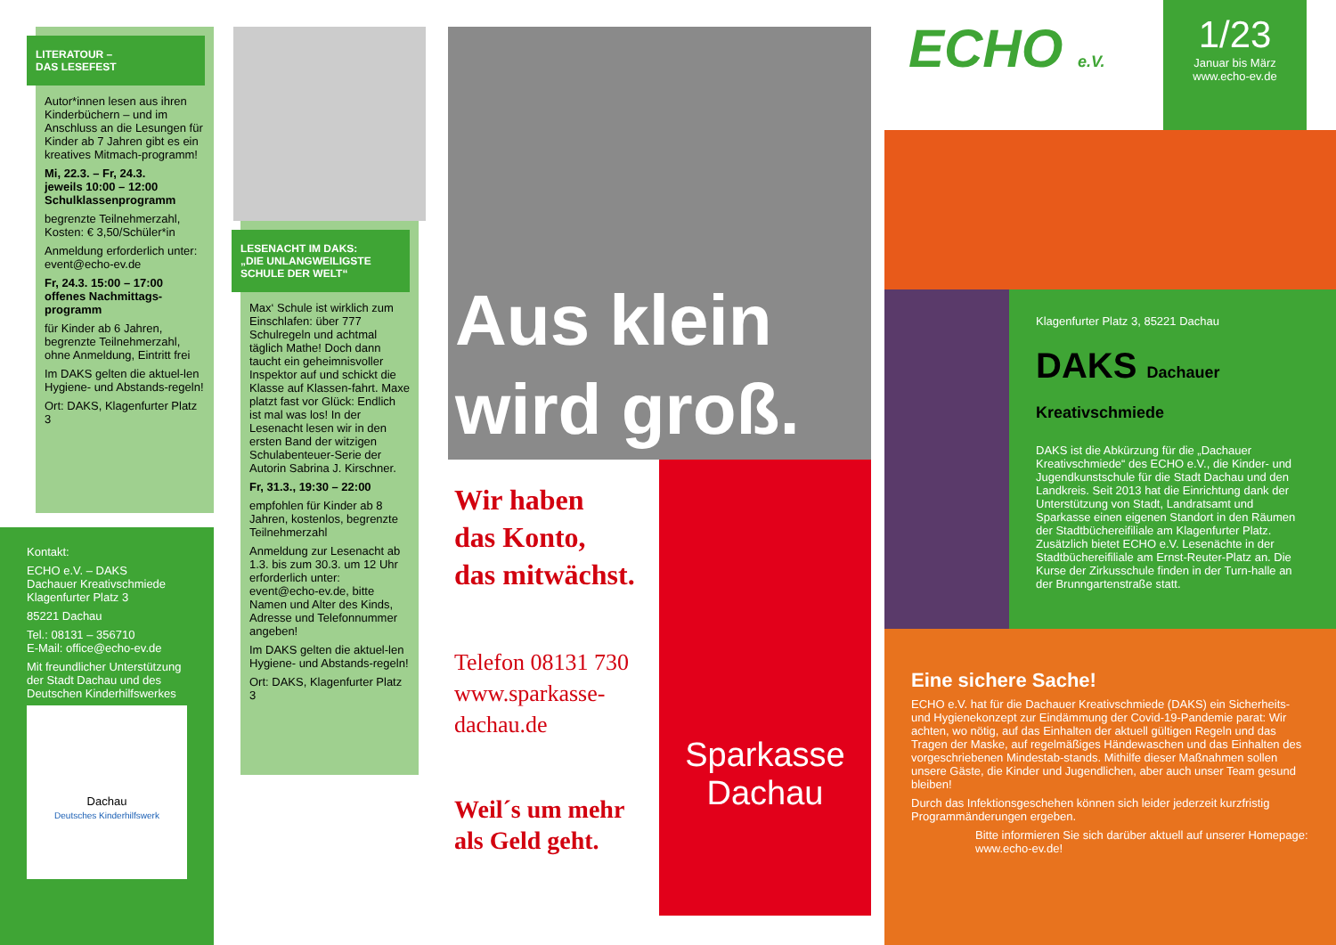LITERATOUR –
DAS LESEFEST
Autor*innen lesen aus ihren Kinderbüchern – und im Anschluss an die Lesungen für Kinder ab 7 Jahren gibt es ein kreatives Mitmach-programm!
Mi, 22.3. – Fr, 24.3.
jeweils 10:00 – 12:00
Schulklassenprogramm
begrenzte Teilnehmerzahl, Kosten: € 3,50/Schüler*in
Anmeldung erforderlich unter: event@echo-ev.de
Fr, 24.3. 15:00 – 17:00 offenes Nachmittags-programm
für Kinder ab 6 Jahren, begrenzte Teilnehmerzahl, ohne Anmeldung, Eintritt frei
Im DAKS gelten die aktuel-len Hygiene- und Abstands-regeln!
Ort: DAKS, Klagenfurter Platz 3
Kontakt:
ECHO e.V. – DAKS
Dachauer Kreativschmiede
Klagenfurter Platz 3
85221 Dachau
Tel.: 08131 – 356710
E-Mail: office@echo-ev.de
Mit freundlicher Unterstützung der Stadt Dachau und des Deutschen Kinderhilfswerkes
Dachau
Deutsches Kinderhilfswerk
LESENACHT IM DAKS:
„DIE UNLANGWEILIGSTE SCHULE DER WELT“
Max‘ Schule ist wirklich zum Einschlafen: über 777 Schulregeln und achtmal täglich Mathe! Doch dann taucht ein geheimnisvoller Inspektor auf und schickt die Klasse auf Klassen-fahrt. Maxe platzt fast vor Glück: Endlich ist mal was los! In der Lesenacht lesen wir in den ersten Band der witzigen Schulabenteuer-Serie der Autorin Sabrina J. Kirschner.
Fr, 31.3., 19:30 – 22:00
empfohlen für Kinder ab 8 Jahren, kostenlos, begrenzte Teilnehmerzahl
Anmeldung zur Lesenacht ab 1.3. bis zum 30.3. um 12 Uhr erforderlich unter: event@echo-ev.de, bitte Namen und Alter des Kinds, Adresse und Telefonnummer angeben!
Im DAKS gelten die aktuel-len Hygiene- und Abstands-regeln!
Ort: DAKS, Klagenfurter Platz 3
Aus klein
wird groß.
Wir haben
das Konto,
das mitwächst.
Telefon 08131 730
www.sparkasse-dachau.de
Weil´s um mehr als Geld geht.
Sparkasse
Dachau
ECHO e.V.
1/23
Januar bis März
www.echo-ev.de
Klagenfurter Platz 3, 85221 Dachau
DAKS Dachauer Kreativschmiede
DAKS ist die Abkürzung für die „Dachauer Kreativschmiede“ des ECHO e.V., die Kinder- und Jugendkunstschule für die Stadt Dachau und den Landkreis. Seit 2013 hat die Einrichtung dank der Unterstützung von Stadt, Landratsamt und Sparkasse einen eigenen Standort in den Räumen der Stadtbüchereifiliale am Klagenfurter Platz. Zusätzlich bietet ECHO e.V. Lesenächte in der Stadtbüchereifiliale am Ernst-Reuter-Platz an. Die Kurse der Zirkusschule finden in der Turn-halle an der Brunngartenstraße statt.
Eine sichere Sache!
ECHO e.V. hat für die Dachauer Kreativschmiede (DAKS) ein Sicherheits- und Hygienekonzept zur Eindämmung der Covid-19-Pandemie parat: Wir achten, wo nötig, auf das Einhalten der aktuell gültigen Regeln und das Tragen der Maske, auf regelmäßiges Händewaschen und das Einhalten des vorgeschriebenen Mindestab-stands. Mithilfe dieser Maßnahmen sollen unsere Gäste, die Kinder und Jugendlichen, aber auch unser Team gesund bleiben!
Durch das Infektionsgeschehen können sich leider jederzeit kurzfristig Programmänderungen ergeben.
Bitte informieren Sie sich darüber aktuell auf unserer Homepage: www.echo-ev.de!